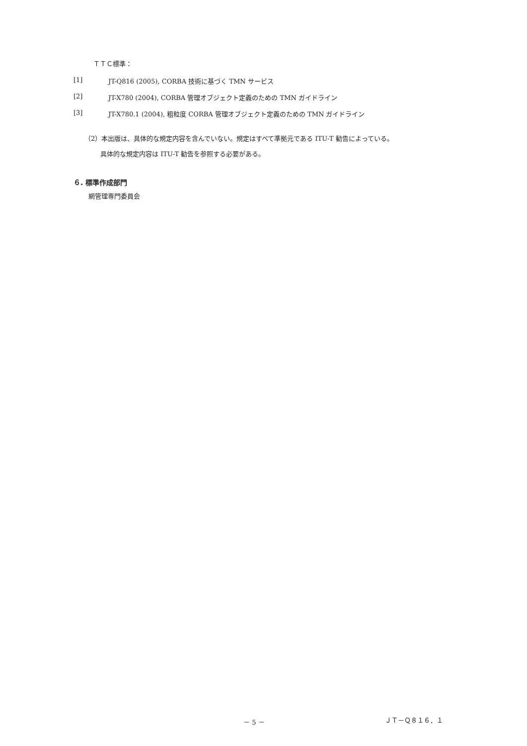ＴＴＣ標準：
[1] JT-Q816 (2005), CORBA 技術に基づく TMN サービス
[2] JT-X780 (2004), CORBA 管理オブジェクト定義のための TMN ガイドライン
[3] JT-X780.1 (2004), 粗粒度 CORBA 管理オブジェクト定義のための TMN ガイドライン
（2）本出版は、具体的な規定内容を含んでいない。規定はすべて準拠元である ITU-T 勧告によっている。
具体的な規定内容は ITU-T 勧告を参照する必要がある。
６. 標準作成部門
網管理専門委員会
－ 5 － ＪＴ－Ｑ８１６．１